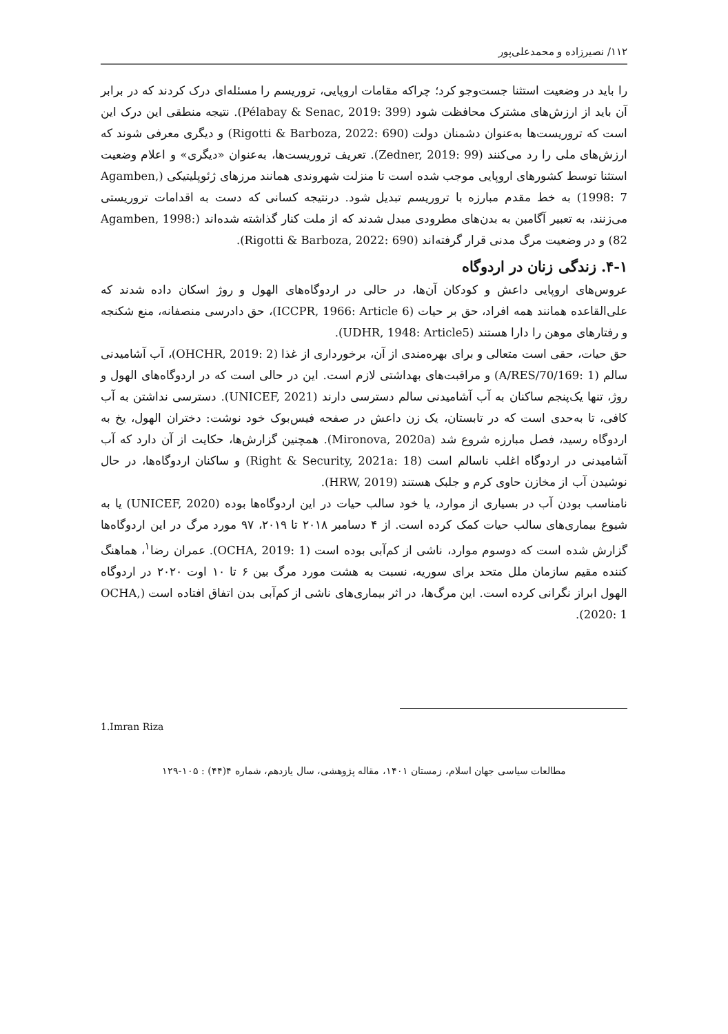۱۱۲/ نصیرزاده و محمدعلی‌پور
را باید در وضعیت استثنا جست‌وجو کرد؛ چراکه مقامات اروپایی، تروریسم را مسئله‌ای درک کردند که در برابر آن باید از ارزش‌های مشترک محافظت شود (Pélabay & Senac, 2019: 399). نتیجه منطقی این درک این است که تروریست‌ها به‌عنوان دشمنان دولت (Rigotti & Barboza, 2022: 690) و دیگری معرفی شوند که ارزش‌های ملی را رد می‌کنند (Zedner, 2019: 99). تعریف تروریست‌ها، به‌عنوان «دیگری» و اعلام وضعیت استثنا توسط کشورهای اروپایی موجب شده است تا منزلت شهروندی همانند مرزهای ژئوپلیتیکی (Agamben, 1998: 7) به خط مقدم مبارزه با تروریسم تبدیل شود. درنتیجه کسانی که دست به اقدامات تروریستی می‌زنند، به تعبیر آگامبن به بدن‌های مطرودی مبدل شدند که از ملت کنار گذاشته شده‌اند (Agamben, 1998: 82) و در وضعیت مرگ مدنی قرار گرفته‌اند (Rigotti & Barboza, 2022: 690).
۴-۱. زندگی زنان در اردوگاه
عروس‌های اروپایی داعش و کودکان آن‌ها، در حالی در اردوگاه‌های الهول و روژ اسکان داده شدند که علی‌القاعده همانند همه افراد، حق بر حیات (ICCPR, 1966: Article 6)، حق دادرسی منصفانه، منع شکنجه و رفتارهای موهن را دارا هستند (UDHR, 1948: Article5).
حق حیات، حقی است متعالی و برای بهره‌مندی از آن، برخورداری از غذا (OHCHR, 2019: 2)، آب آشامیدنی سالم (A/RES/70/169: 1) و مراقبت‌های بهداشتی لازم است. این در حالی است که در اردوگاه‌های الهول و روژ، تنها یک‌پنجم ساکنان به آب آشامیدنی سالم دسترسی دارند (UNICEF, 2021). دسترسی نداشتن به آب کافی، تا به‌حدی است که در تابستان، یک زن داعش در صفحه فیس‌بوک خود نوشت: دختران الهول، یخ به اردوگاه رسید، فصل مبارزه شروع شد (Mironova, 2020a). همچنین گزارش‌ها، حکایت از آن دارد که آب آشامیدنی در اردوگاه اغلب ناسالم است (Right & Security, 2021a: 18) و ساکنان اردوگاه‌ها، در حال نوشیدن آب از مخازن حاوی کرم و جلبک هستند (HRW, 2019).
نامناسب بودن آب در بسیاری از موارد، یا خود سالب حیات در این اردوگاه‌ها بوده (UNICEF, 2020) یا به شیوع بیماری‌های سالب حیات کمک کرده است. از ۴ دسامبر ۲۰۱۸ تا ۲۰۱۹، ۹۷ مورد مرگ در این اردوگاه‌ها گزارش شده است که دوسوم موارد، ناشی از کم‌آبی بوده است (OCHA, 2019: 1). عمران رضا<sup>۱</sup>، هماهنگ کننده مقیم سازمان ملل متحد برای سوریه، نسبت به هشت مورد مرگ بین ۶ تا ۱۰ اوت ۲۰۲۰ در اردوگاه الهول ابراز نگرانی کرده است. این مرگ‌ها، در اثر بیماری‌های ناشی از کم‌آبی بدن اتفاق افتاده است (OCHA, 2020: 1).
1.Imran Riza
مطالعات سیاسی جهان اسلام، زمستان ۱۴۰۱، مقاله پژوهشی، سال یازدهم، شماره ۴(۴۴) : ۱۰۵-۱۲۹